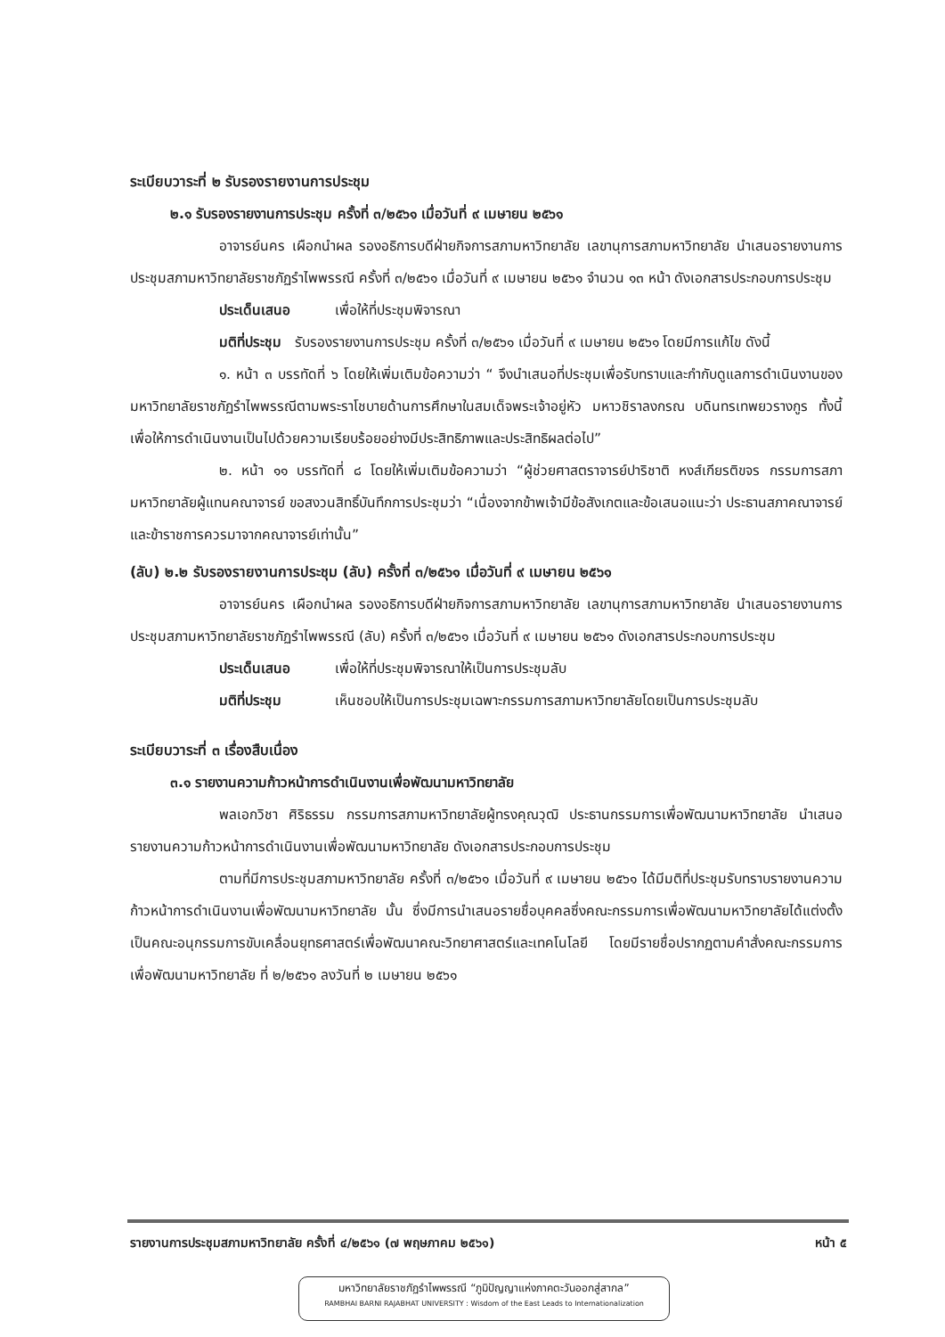ระเบียบวาระที่ ๒ รับรองรายงานการประชุม
๒.๑ รับรองรายงานการประชุม ครั้งที่ ๓/๒๕๖๑ เมื่อวันที่ ๙ เมษายน ๒๕๖๑
อาจารย์นคร เผือกนำผล รองอธิการบดีฝ่ายกิจการสภามหาวิทยาลัย เลขานุการสภามหาวิทยาลัย นำเสนอรายงานการประชุมสภามหาวิทยาลัยราชภัฏรำไพพรรณี ครั้งที่ ๓/๒๕๖๑ เมื่อวันที่ ๙ เมษายน ๒๕๖๑ จำนวน ๑๓ หน้า ดังเอกสารประกอบการประชุม
ประเด็นเสนอ เพื่อให้ที่ประชุมพิจารณา
มติที่ประชุม รับรองรายงานการประชุม ครั้งที่ ๓/๒๕๖๑ เมื่อวันที่ ๙ เมษายน ๒๕๖๑ โดยมีการแก้ไข ดังนี้
๑. หน้า ๓ บรรทัดที่ ๖ โดยให้เพิ่มเติมข้อความว่า “ จึงนำเสนอที่ประชุมเพื่อรับทราบและกำกับดูแลการดำเนินงานของมหาวิทยาลัยราชภัฏรำไพพรรณีตามพระราโชบายด้านการศึกษาในสมเด็จพระเจ้าอยู่หัว มหาวชิราลงกรณ บดินทรเทพยวรางกูร ทั้งนี้เพื่อให้การดำเนินงานเป็นไปด้วยความเรียบร้อยอย่างมีประสิทธิภาพและประสิทธิผลต่อไป”
๒. หน้า ๑๑ บรรทัดที่ ๘ โดยให้เพิ่มเติมข้อความว่า “ผู้ช่วยศาสตราจารย์ปาริชาติ หงส์เกียรติขจร กรรมการสภามหาวิทยาลัยผู้แทนคณาจารย์ ขอสงวนสิทธิ์บันทึกการประชุมว่า “เนื่องจากข้าพเจ้ามีข้อสังเกตและข้อเสนอแนะว่า ประธานสภาคณาจารย์และข้าราชการควรมาจากคณาจารย์เท่านั้น”
(ลับ) ๒.๒ รับรองรายงานการประชุม (ลับ) ครั้งที่ ๓/๒๕๖๑ เมื่อวันที่ ๙ เมษายน ๒๕๖๑
อาจารย์นคร เผือกนำผล รองอธิการบดีฝ่ายกิจการสภามหาวิทยาลัย เลขานุการสภามหาวิทยาลัย นำเสนอรายงานการประชุมสภามหาวิทยาลัยราชภัฏรำไพพรรณี (ลับ) ครั้งที่ ๓/๒๕๖๑ เมื่อวันที่ ๙ เมษายน ๒๕๖๑ ดังเอกสารประกอบการประชุม
ประเด็นเสนอ เพื่อให้ที่ประชุมพิจารณาให้เป็นการประชุมลับ
มติที่ประชุม เห็นชอบให้เป็นการประชุมเฉพาะกรรมการสภามหาวิทยาลัยโดยเป็นการประชุมลับ
ระเบียบวาระที่ ๓ เรื่องสืบเนื่อง
๓.๑ รายงานความก้าวหน้าการดำเนินงานเพื่อพัฒนามหาวิทยาลัย
พลเอกวิชา ศิริธรรม กรรมการสภามหาวิทยาลัยผู้ทรงคุณวุฒิ ประธานกรรมการเพื่อพัฒนามหาวิทยาลัย นำเสนอรายงานความก้าวหน้าการดำเนินงานเพื่อพัฒนามหาวิทยาลัย ดังเอกสารประกอบการประชุม
ตามที่มีการประชุมสภามหาวิทยาลัย ครั้งที่ ๓/๒๕๖๑ เมื่อวันที่ ๙ เมษายน ๒๕๖๑ ได้มีมติที่ประชุมรับทราบรายงานความก้าวหน้าการดำเนินงานเพื่อพัฒนามหาวิทยาลัย นั้น ซึ่งมีการนำเสนอรายชื่อบุคคลซึ่งคณะกรรมการเพื่อพัฒนามหาวิทยาลัยได้แต่งตั้งเป็นคณะอนุกรรมการขับเคลื่อนยุทธศาสตร์เพื่อพัฒนาคณะวิทยาศาสตร์และเทคโนโลยี โดยมีรายชื่อปรากฏตามคำสั่งคณะกรรมการเพื่อพัฒนามหาวิทยาลัย ที่ ๒/๒๕๖๑ ลงวันที่ ๒ เมษายน ๒๕๖๑
รายงานการประชุมสภามหาวิทยาลัย ครั้งที่ ๔/๒๕๖๑ (๗ พฤษภาคม ๒๕๖๑) หน้า ๕
มหาวิทยาลัยราชภัฏรำไพพรรณี “ภูมิปัญญาแห่งภาคตะวันออกสู่สากล”
RAMBHAI BARNI RAJABHAT UNIVERSITY : Wisdom of the East Leads to Internationalization